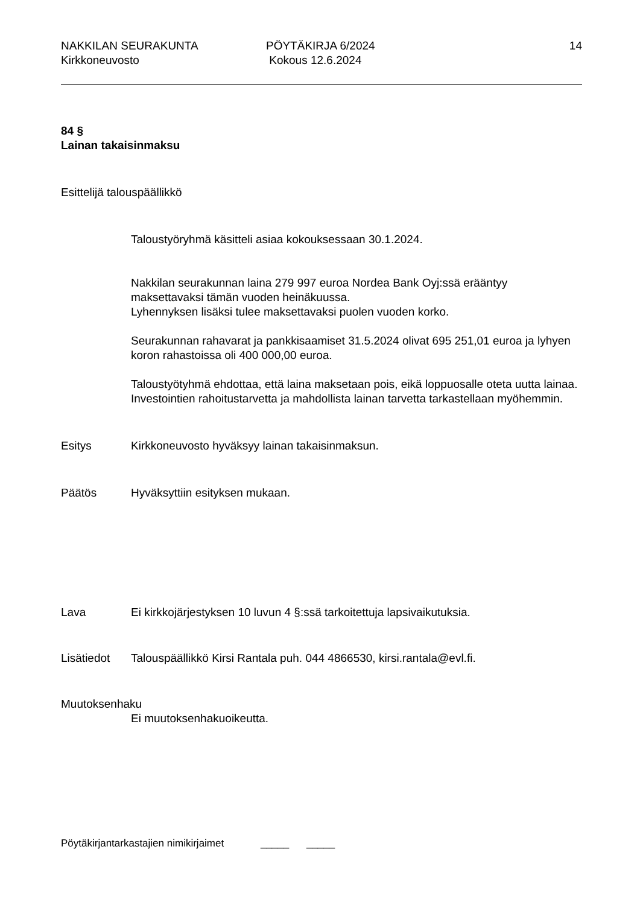NAKKILAN SEURAKUNTA
Kirkkoneuvosto
PÖYTÄKIRJA 6/2024
Kokous 12.6.2024
14
84 §
Lainan takaisinmaksu
Esittelijä talouspäällikkö
Taloustyöryhmä käsitteli asiaa kokouksessaan 30.1.2024.
Nakkilan seurakunnan laina 279 997 euroa Nordea Bank Oyj:ssä erääntyy maksettavaksi tämän vuoden heinäkuussa.
Lyhennyksen lisäksi tulee maksettavaksi puolen vuoden korko.
Seurakunnan rahavarat ja pankkisaamiset 31.5.2024 olivat 695 251,01 euroa ja lyhyen koron rahastoissa oli 400 000,00 euroa.
Taloustyötyhmä ehdottaa, että laina maksetaan pois, eikä loppuosalle oteta uutta lainaa.
Investointien rahoitustarvetta ja mahdollista lainan tarvetta tarkastellaan myöhemmin.
Esitys Kirkkoneuvosto hyväksyy lainan takaisinmaksun.
Päätös Hyväksyttiin esityksen mukaan.
Lava Ei kirkkojärjestyksen 10 luvun 4 §:ssä tarkoitettuja lapsivaikutuksia.
Lisätiedot Talouspäällikkö Kirsi Rantala puh. 044 4866530, kirsi.rantala@evl.fi.
Muutoksenhaku
Ei muutoksenhakuoikeutta.
Pöytäkirjantarkastajien nimikirjaimet _____ _____